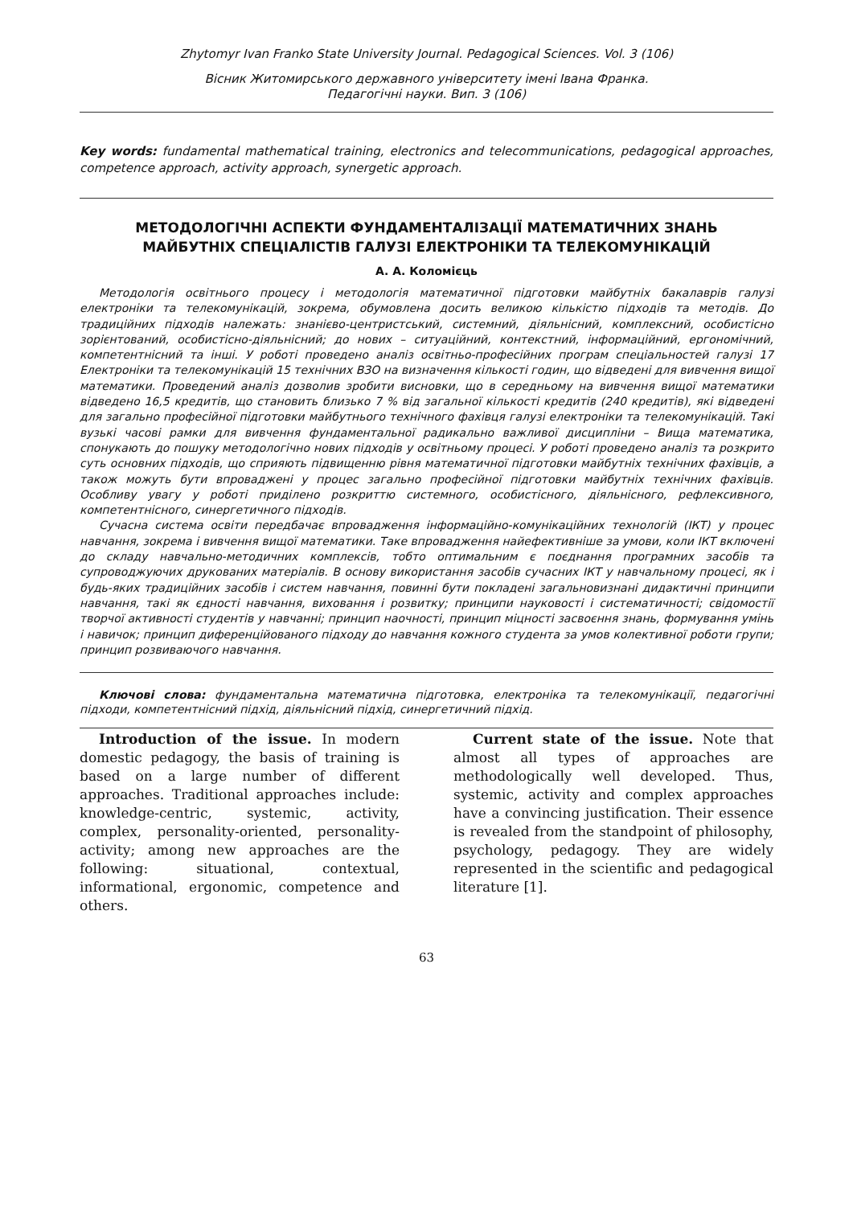Zhytomyr Ivan Franko State University Journal. Pedagogical Sciences. Vol. 3 (106)
Вісник Житомирського державного університету імені Івана Франка.
Педагогічні науки. Вип. 3 (106)
Key words: fundamental mathematical training, electronics and telecommunications, pedagogical approaches, competence approach, activity approach, synergetic approach.
МЕТОДОЛОГІЧНІ АСПЕКТИ ФУНДАМЕНТАЛІЗАЦІЇ МАТЕМАТИЧНИХ ЗНАНЬ МАЙБУТНІХ СПЕЦІАЛІСТІВ ГАЛУЗІ ЕЛЕКТРОНІКИ ТА ТЕЛЕКОМУНІКАЦІЙ
А. А. Коломієць
Методологія освітнього процесу і методологія математичної підготовки майбутніх бакалаврів галузі електроніки та телекомунікацій, зокрема, обумовлена досить великою кількістю підходів та методів. До традиційних підходів належать: знанієво-центристський, системний, діяльнісний, комплексний, особистісно зорієнтований, особистісно-діяльнісний; до нових – ситуаційний, контекстний, інформаційний, ергономічний, компетентнісний та інші. У роботі проведено аналіз освітньо-професійних програм спеціальностей галузі 17 Електроніки та телекомунікацій 15 технічних ВЗО на визначення кількості годин, що відведені для вивчення вищої математики. Проведений аналіз дозволив зробити висновки, що в середньому на вивчення вищої математики відведено 16,5 кредитів, що становить близько 7 % від загальної кількості кредитів (240 кредитів), які відведені для загально професійної підготовки майбутнього технічного фахівця галузі електроніки та телекомунікацій. Такі вузькі часові рамки для вивчення фундаментальної радикально важливої дисципліни – Вища математика, спонукають до пошуку методологічно нових підходів у освітньому процесі. У роботі проведено аналіз та розкрито суть основних підходів, що сприяють підвищенню рівня математичної підготовки майбутніх технічних фахівців, а також можуть бути впроваджені у процес загально професійної підготовки майбутніх технічних фахівців. Особливу увагу у роботі приділено розкриттю системного, особистісного, діяльнісного, рефлексивного, компетентнісного, синергетичного підходів.
Сучасна система освіти передбачає впровадження інформаційно-комунікаційних технологій (ІКТ) у процес навчання, зокрема і вивчення вищої математики. Таке впровадження найефективніше за умови, коли ІКТ включені до складу навчально-методичних комплексів, тобто оптимальним є поєднання програмних засобів та супроводжуючих друкованих матеріалів. В основу використання засобів сучасних ІКТ у навчальному процесі, як і будь-яких традиційних засобів і систем навчання, повинні бути покладені загальновизнані дидактичні принципи навчання, такі як єдності навчання, виховання і розвитку; принципи науковості і систематичності; свідомостії творчої активності студентів у навчанні; принцип наочності, принцип міцності засвоєння знань, формування умінь і навичок; принцип диференційованого підходу до навчання кожного студента за умов колективної роботи групи; принцип розвиваючого навчання.
Ключові слова: фундаментальна математична підготовка, електроніка та телекомунікації, педагогічні підходи, компетентнісний підхід, діяльнісний підхід, синергетичний підхід.
Introduction of the issue. In modern domestic pedagogy, the basis of training is based on a large number of different approaches. Traditional approaches include: knowledge-centric, systemic, activity, complex, personality-oriented, personality-activity; among new approaches are the following: situational, contextual, informational, ergonomic, competence and others.
Current state of the issue. Note that almost all types of approaches are methodologically well developed. Thus, systemic, activity and complex approaches have a convincing justification. Their essence is revealed from the standpoint of philosophy, psychology, pedagogy. They are widely represented in the scientific and pedagogical literature [1].
63